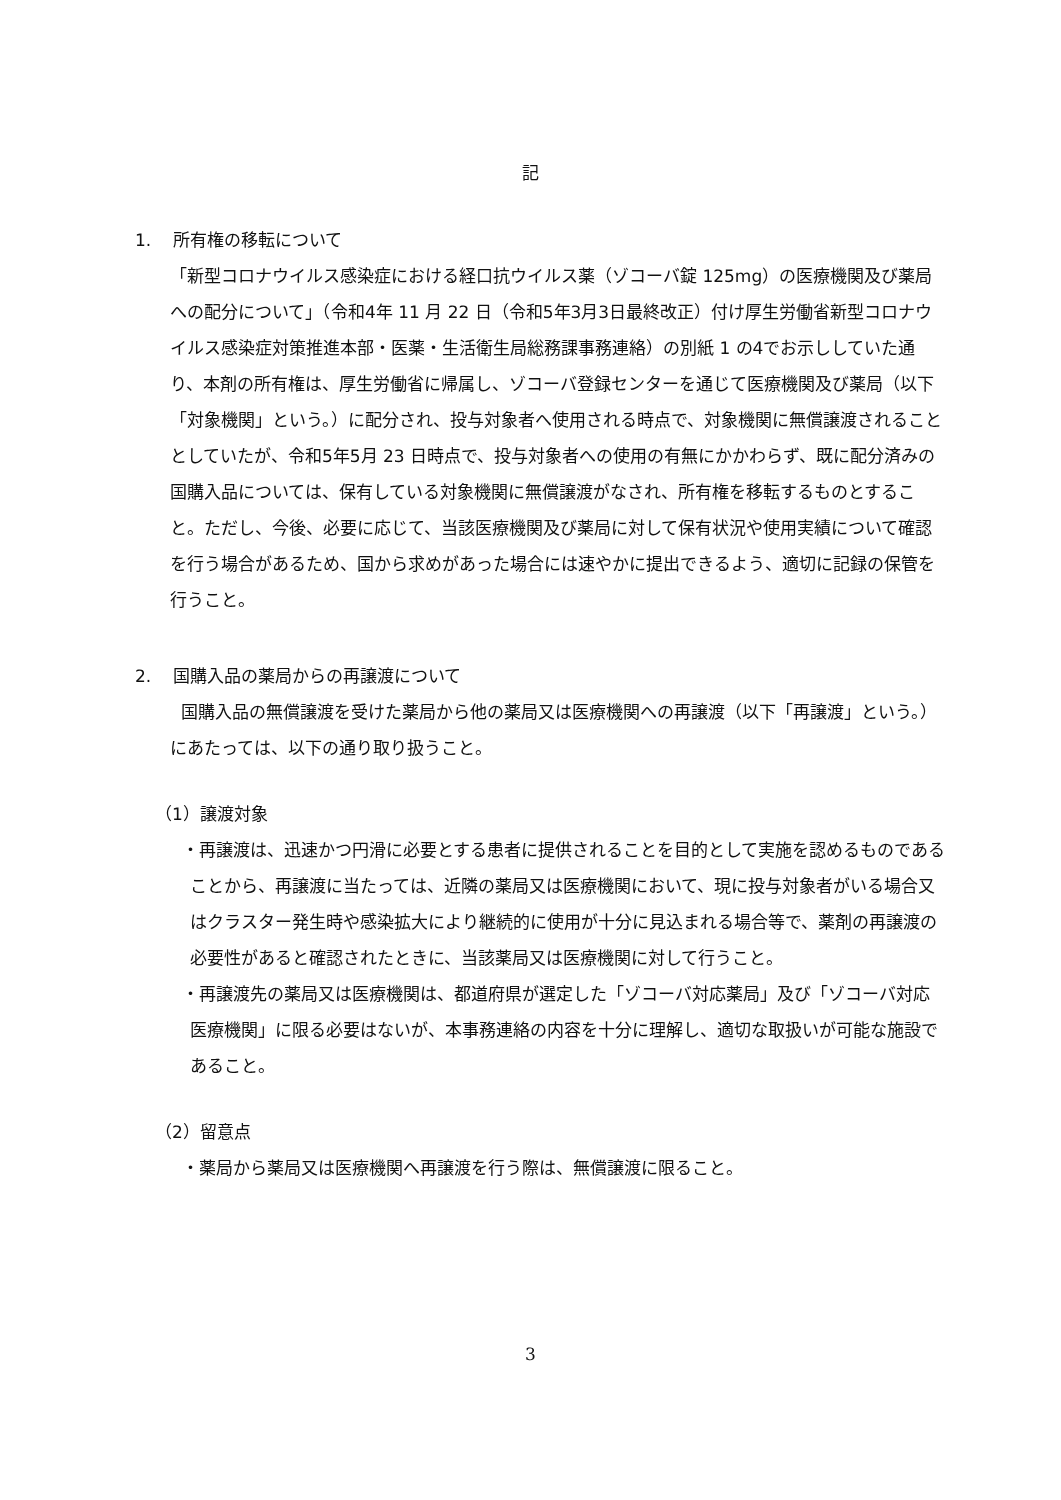記
1. 所有権の移転について
「新型コロナウイルス感染症における経口抗ウイルス薬（ゾコーバ錠 125mg）の医療機関及び薬局への配分について」（令和4年 11 月 22 日（令和5年3月3日最終改正）付け厚生労働省新型コロナウイルス感染症対策推進本部・医薬・生活衛生局総務課事務連絡）の別紙 1 の4でお示ししていた通り、本剤の所有権は、厚生労働省に帰属し、ゾコーバ登録センターを通じて医療機関及び薬局（以下「対象機関」という。）に配分され、投与対象者へ使用される時点で、対象機関に無償譲渡されることとしていたが、令和5年5月 23 日時点で、投与対象者への使用の有無にかかわらず、既に配分済みの国購入品については、保有している対象機関に無償譲渡がなされ、所有権を移転するものとすること。ただし、今後、必要に応じて、当該医療機関及び薬局に対して保有状況や使用実績について確認を行う場合があるため、国から求めがあった場合には速やかに提出できるよう、適切に記録の保管を行うこと。
2. 国購入品の薬局からの再譲渡について
国購入品の無償譲渡を受けた薬局から他の薬局又は医療機関への再譲渡（以下「再譲渡」という。）にあたっては、以下の通り取り扱うこと。
（1）譲渡対象
・再譲渡は、迅速かつ円滑に必要とする患者に提供されることを目的として実施を認めるものであることから、再譲渡に当たっては、近隣の薬局又は医療機関において、現に投与対象者がいる場合又はクラスター発生時や感染拡大により継続的に使用が十分に見込まれる場合等で、薬剤の再譲渡の必要性があると確認されたときに、当該薬局又は医療機関に対して行うこと。
・再譲渡先の薬局又は医療機関は、都道府県が選定した「ゾコーバ対応薬局」及び「ゾコーバ対応医療機関」に限る必要はないが、本事務連絡の内容を十分に理解し、適切な取扱いが可能な施設であること。
（2）留意点
・薬局から薬局又は医療機関へ再譲渡を行う際は、無償譲渡に限ること。
3